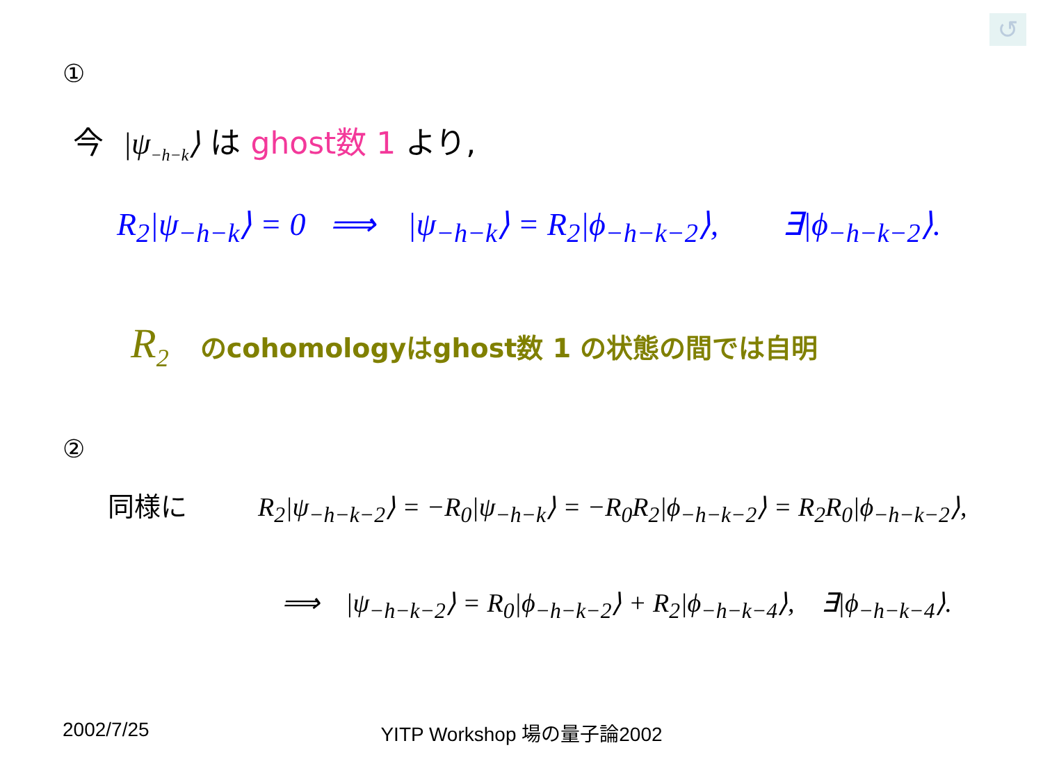↺
①
今 |ψ<sub>−h−k</sub>⟩ は ghost数 1 より,
R<sub>2</sub>|ψ<sub>−h−k</sub>⟩ = 0 ⟹ |ψ<sub>−h−k</sub>⟩ = R<sub>2</sub>|ϕ<sub>−h−k−2</sub>⟩, ∃|ϕ<sub>−h−k−2</sub>⟩.
R<sub>2</sub> のcohomologyはghost数 1 の状態の間では自明
②
同様に R<sub>2</sub>|ψ<sub>−h−k−2</sub>⟩ = −R<sub>0</sub>|ψ<sub>−h−k</sub>⟩ = −R<sub>0</sub>R<sub>2</sub>|ϕ<sub>−h−k−2</sub>⟩ = R<sub>2</sub>R<sub>0</sub>|ϕ<sub>−h−k−2</sub>⟩,
⟹ |ψ<sub>−h−k−2</sub>⟩ = R<sub>0</sub>|ϕ<sub>−h−k−2</sub>⟩ + R<sub>2</sub>|ϕ<sub>−h−k−4</sub>⟩, ∃|ϕ<sub>−h−k−4</sub>⟩.
2002/7/25
YITP Workshop 場の量子論2002